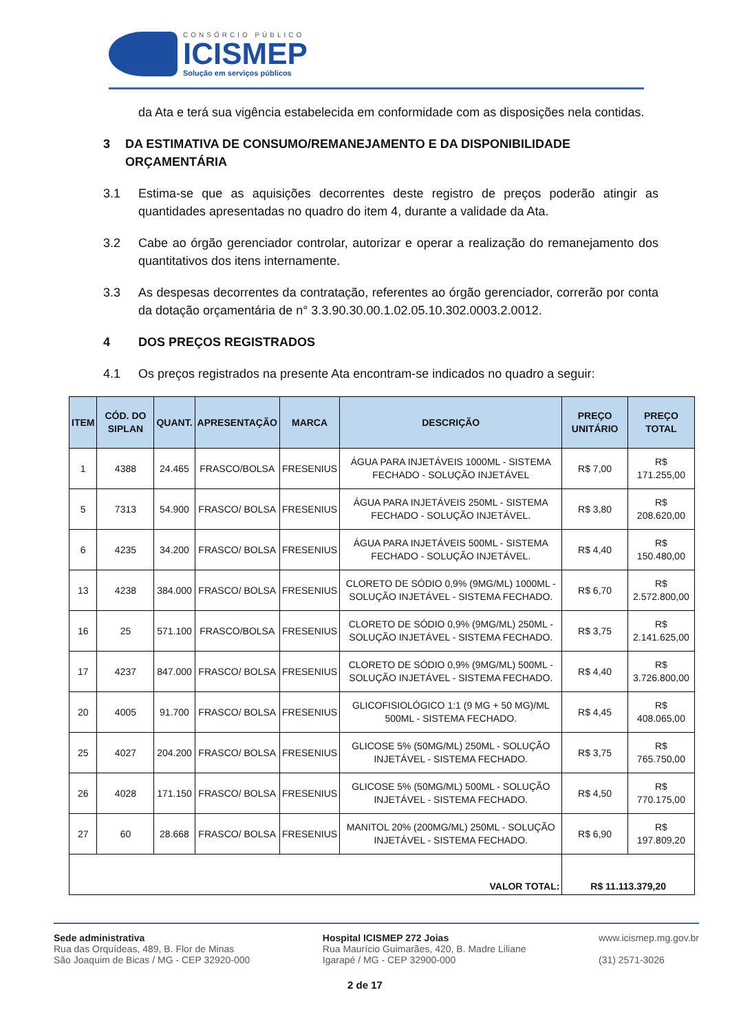CONSÓRCIO PÚBLICO
ICISMEP
Solução em serviços públicos
da Ata e terá sua vigência estabelecida em conformidade com as disposições nela contidas.
3 DA ESTIMATIVA DE CONSUMO/REMANEJAMENTO E DA DISPONIBILIDADE ORÇAMENTÁRIA
3.1 Estima-se que as aquisições decorrentes deste registro de preços poderão atingir as quantidades apresentadas no quadro do item 4, durante a validade da Ata.
3.2 Cabe ao órgão gerenciador controlar, autorizar e operar a realização do remanejamento dos quantitativos dos itens internamente.
3.3 As despesas decorrentes da contratação, referentes ao órgão gerenciador, correrão por conta da dotação orçamentária de n° 3.3.90.30.00.1.02.05.10.302.0003.2.0012.
4 DOS PREÇOS REGISTRADOS
4.1 Os preços registrados na presente Ata encontram-se indicados no quadro a seguir:
| ITEM | CÓD. DO SIPLAN | QUANT. | APRESENTAÇÃO | MARCA | DESCRIÇÃO | PREÇO UNITÁRIO | PREÇO TOTAL |
| --- | --- | --- | --- | --- | --- | --- | --- |
| 1 | 4388 | 24.465 | FRASCO/BOLSA | FRESENIUS | ÁGUA PARA INJETÁVEIS 1000ML - SISTEMA FECHADO - SOLUÇÃO INJETÁVEL | R$ 7,00 | R$ 171.255,00 |
| 5 | 7313 | 54.900 | FRASCO/ BOLSA | FRESENIUS | ÁGUA PARA INJETÁVEIS 250ML - SISTEMA FECHADO - SOLUÇÃO INJETÁVEL. | R$ 3,80 | R$ 208.620,00 |
| 6 | 4235 | 34.200 | FRASCO/ BOLSA | FRESENIUS | ÁGUA PARA INJETÁVEIS 500ML - SISTEMA FECHADO - SOLUÇÃO INJETÁVEL. | R$ 4,40 | R$ 150.480,00 |
| 13 | 4238 | 384.000 | FRASCO/ BOLSA | FRESENIUS | CLORETO DE SÓDIO 0,9% (9MG/ML) 1000ML - SOLUÇÃO INJETÁVEL - SISTEMA FECHADO. | R$ 6,70 | R$ 2.572.800,00 |
| 16 | 25 | 571.100 | FRASCO/BOLSA | FRESENIUS | CLORETO DE SÓDIO 0,9% (9MG/ML) 250ML - SOLUÇÃO INJETÁVEL - SISTEMA FECHADO. | R$ 3,75 | R$ 2.141.625,00 |
| 17 | 4237 | 847.000 | FRASCO/ BOLSA | FRESENIUS | CLORETO DE SÓDIO 0,9% (9MG/ML) 500ML - SOLUÇÃO INJETÁVEL - SISTEMA FECHADO. | R$ 4,40 | R$ 3.726.800,00 |
| 20 | 4005 | 91.700 | FRASCO/ BOLSA | FRESENIUS | GLICOFISIOLÓGICO 1:1 (9 MG + 50 MG)/ML 500ML - SISTEMA FECHADO. | R$ 4,45 | R$ 408.065,00 |
| 25 | 4027 | 204.200 | FRASCO/ BOLSA | FRESENIUS | GLICOSE 5% (50MG/ML) 250ML - SOLUÇÃO INJETÁVEL - SISTEMA FECHADO. | R$ 3,75 | R$ 765.750,00 |
| 26 | 4028 | 171.150 | FRASCO/ BOLSA | FRESENIUS | GLICOSE 5% (50MG/ML) 500ML - SOLUÇÃO INJETÁVEL - SISTEMA FECHADO. | R$ 4,50 | R$ 770.175,00 |
| 27 | 60 | 28.668 | FRASCO/ BOLSA | FRESENIUS | MANITOL 20% (200MG/ML) 250ML - SOLUÇÃO INJETÁVEL - SISTEMA FECHADO. | R$ 6,90 | R$ 197.809,20 |
| VALOR TOTAL: | | | | | | R$ 11.113.379,20 | |
Sede administrativa
Rua das Orquídeas, 489, B. Flor de Minas
São Joaquim de Bicas / MG - CEP 32920-000
Hospital ICISMEP 272 Joias
Rua Maurício Guimarães, 420, B. Madre Liliane
Igarapé / MG - CEP 32900-000
www.icismep.mg.gov.br
(31) 2571-3026
2 de 17